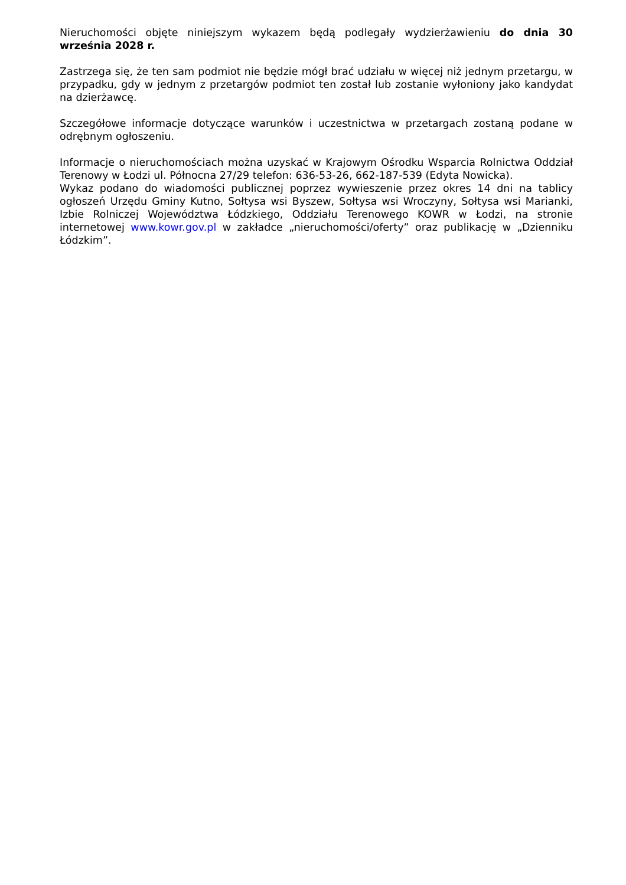Nieruchomości objęte niniejszym wykazem będą podlegały wydzierżawieniu do dnia 30 września 2028 r.
Zastrzega się, że ten sam podmiot nie będzie mógł brać udziału w więcej niż jednym przetargu, w przypadku, gdy w jednym z przetargów podmiot ten został lub zostanie wyłoniony jako kandydat na dzierżawcę.
Szczegółowe informacje dotyczące warunków i uczestnictwa w przetargach zostaną podane w odrębnym ogłoszeniu.
Informacje o nieruchomościach można uzyskać w Krajowym Ośrodku Wsparcia Rolnictwa Oddział Terenowy w Łodzi ul. Północna 27/29 telefon: 636-53-26, 662-187-539 (Edyta Nowicka).
Wykaz podano do wiadomości publicznej poprzez wywieszenie przez okres 14 dni na tablicy ogłoszeń Urzędu Gminy Kutno, Sołtysa wsi Byszew, Sołtysa wsi Wroczyny, Sołtysa wsi Marianki, Izbie Rolniczej Województwa Łódzkiego, Oddziału Terenowego KOWR w Łodzi, na stronie internetowej www.kowr.gov.pl w zakładce „nieruchomości/oferty” oraz publikację w „Dzienniku Łódzkim”.